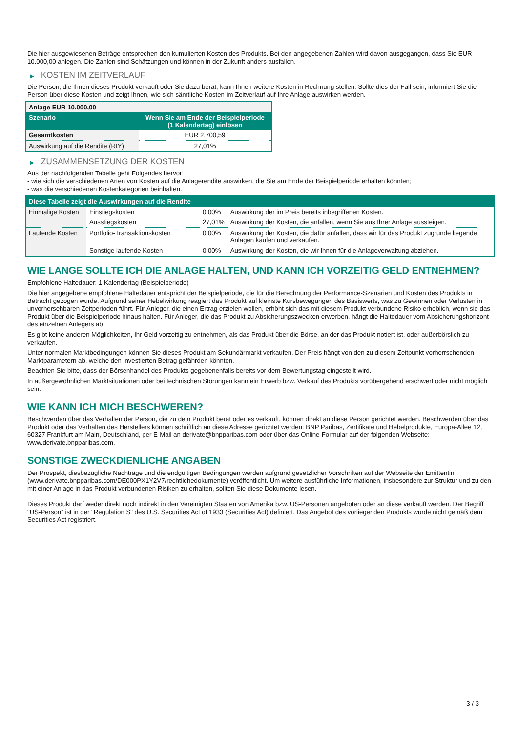Die hier ausgewiesenen Beträge entsprechen den kumulierten Kosten des Produkts. Bei den angegebenen Zahlen wird davon ausgegangen, dass Sie EUR 10.000,00 anlegen. Die Zahlen sind Schätzungen und können in der Zukunft anders ausfallen.
▶ KOSTEN IM ZEITVERLAUF
Die Person, die Ihnen dieses Produkt verkauft oder Sie dazu berät, kann Ihnen weitere Kosten in Rechnung stellen. Sollte dies der Fall sein, informiert Sie die Person über diese Kosten und zeigt Ihnen, wie sich sämtliche Kosten im Zeitverlauf auf Ihre Anlage auswirken werden.
| Anlage EUR 10.000,00 | |
| Szenario | Wenn Sie am Ende der Beispielperiode (1 Kalendertag) einlösen |
| Gesamtkosten | EUR 2.700,59 |
| Auswirkung auf die Rendite (RIY) | 27,01% |
▶ ZUSAMMENSETZUNG DER KOSTEN
Aus der nachfolgenden Tabelle geht Folgendes hervor:
- wie sich die verschiedenen Arten von Kosten auf die Anlagerendite auswirken, die Sie am Ende der Beispielperiode erhalten könnten;
- was die verschiedenen Kostenkategorien beinhalten.
| Diese Tabelle zeigt die Auswirkungen auf die Rendite | | | |
| --- | --- | --- | --- |
| Einmalige Kosten | Einstiegskosten | 0,00% | Auswirkung der im Preis bereits inbegriffenen Kosten. |
| | Ausstiegskosten | 27,01% | Auswirkung der Kosten, die anfallen, wenn Sie aus Ihrer Anlage aussteigen. |
| Laufende Kosten | Portfolio-Transaktionskosten | 0,00% | Auswirkung der Kosten, die dafür anfallen, dass wir für das Produkt zugrunde liegende Anlagen kaufen und verkaufen. |
| | Sonstige laufende Kosten | 0,00% | Auswirkung der Kosten, die wir Ihnen für die Anlageverwaltung abziehen. |
WIE LANGE SOLLTE ICH DIE ANLAGE HALTEN, UND KANN ICH VORZEITIG GELD ENTNEHMEN?
Empfohlene Haltedauer: 1 Kalendertag (Beispielperiode)
Die hier angegebene empfohlene Haltedauer entspricht der Beispielperiode, die für die Berechnung der Performance-Szenarien und Kosten des Produkts in Betracht gezogen wurde. Aufgrund seiner Hebelwirkung reagiert das Produkt auf kleinste Kursbewegungen des Basiswerts, was zu Gewinnen oder Verlusten in unvorhersehbaren Zeitperioden führt. Für Anleger, die einen Ertrag erzielen wollen, erhöht sich das mit diesem Produkt verbundene Risiko erheblich, wenn sie das Produkt über die Beispielperiode hinaus halten. Für Anleger, die das Produkt zu Absicherungszwecken erwerben, hängt die Haltedauer vom Absicherungshorizont des einzelnen Anlegers ab.
Es gibt keine anderen Möglichkeiten, Ihr Geld vorzeitig zu entnehmen, als das Produkt über die Börse, an der das Produkt notiert ist, oder außerbörslich zu verkaufen.
Unter normalen Marktbedingungen können Sie dieses Produkt am Sekundärmarkt verkaufen. Der Preis hängt von den zu diesem Zeitpunkt vorherrschenden Marktparametern ab, welche den investierten Betrag gefährden könnten.
Beachten Sie bitte, dass der Börsenhandel des Produkts gegebenenfalls bereits vor dem Bewertungstag eingestellt wird.
In außergewöhnlichen Marktsituationen oder bei technischen Störungen kann ein Erwerb bzw. Verkauf des Produkts vorübergehend erschwert oder nicht möglich sein.
WIE KANN ICH MICH BESCHWEREN?
Beschwerden über das Verhalten der Person, die zu dem Produkt berät oder es verkauft, können direkt an diese Person gerichtet werden. Beschwerden über das Produkt oder das Verhalten des Herstellers können schriftlich an diese Adresse gerichtet werden: BNP Paribas, Zertifikate und Hebelprodukte, Europa-Allee 12, 60327 Frankfurt am Main, Deutschland, per E-Mail an derivate@bnpparibas.com oder über das Online-Formular auf der folgenden Webseite: www.derivate.bnpparibas.com.
SONSTIGE ZWECKDIENLICHE ANGABEN
Der Prospekt, diesbezügliche Nachträge und die endgültigen Bedingungen werden aufgrund gesetzlicher Vorschriften auf der Webseite der Emittentin (www.derivate.bnpparibas.com/DE000PX1Y2V7/rechtlichedokumente) veröffentlicht. Um weitere ausführliche Informationen, insbesondere zur Struktur und zu den mit einer Anlage in das Produkt verbundenen Risiken zu erhalten, sollten Sie diese Dokumente lesen.
Dieses Produkt darf weder direkt noch indirekt in den Vereinigten Staaten von Amerika bzw. US-Personen angeboten oder an diese verkauft werden. Der Begriff "US-Person" ist in der "Regulation S" des U.S. Securities Act of 1933 (Securities Act) definiert. Das Angebot des vorliegenden Produkts wurde nicht gemäß dem Securities Act registriert.
3 / 3